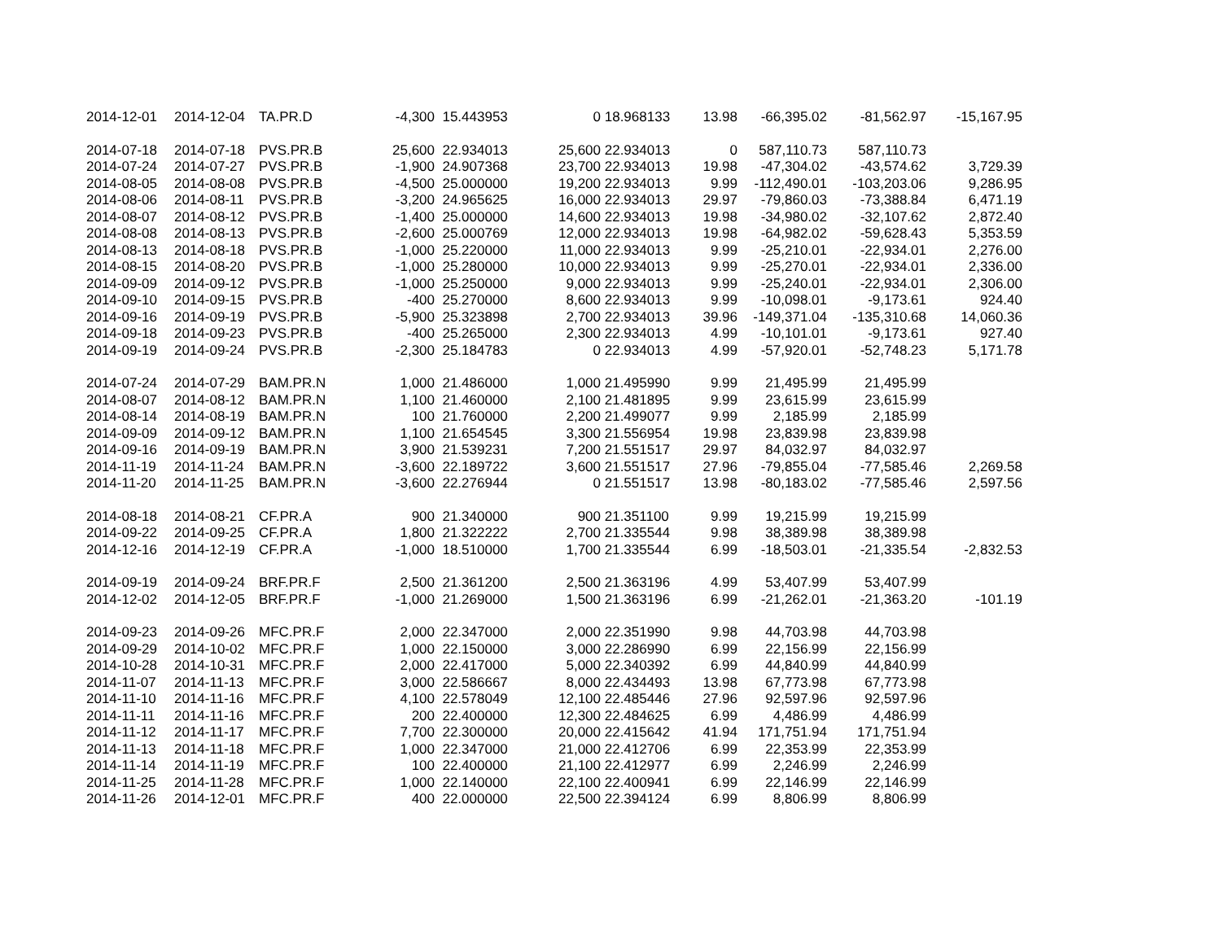| 2014-12-01 | 2014-12-04 | TA.PR.D | -4,300 | 15.443953 | 0 | 18.968133 | 13.98 | -66,395.02 | -81,562.97 | -15,167.95 |
| 2014-07-18 | 2014-07-18 | PVS.PR.B | 25,600 | 22.934013 | 25,600 | 22.934013 | 0 | 587,110.73 | 587,110.73 | |
| 2014-07-24 | 2014-07-27 | PVS.PR.B | -1,900 | 24.907368 | 23,700 | 22.934013 | 19.98 | -47,304.02 | -43,574.62 | 3,729.39 |
| 2014-08-05 | 2014-08-08 | PVS.PR.B | -4,500 | 25.000000 | 19,200 | 22.934013 | 9.99 | -112,490.01 | -103,203.06 | 9,286.95 |
| 2014-08-06 | 2014-08-11 | PVS.PR.B | -3,200 | 24.965625 | 16,000 | 22.934013 | 29.97 | -79,860.03 | -73,388.84 | 6,471.19 |
| 2014-08-07 | 2014-08-12 | PVS.PR.B | -1,400 | 25.000000 | 14,600 | 22.934013 | 19.98 | -34,980.02 | -32,107.62 | 2,872.40 |
| 2014-08-08 | 2014-08-13 | PVS.PR.B | -2,600 | 25.000769 | 12,000 | 22.934013 | 19.98 | -64,982.02 | -59,628.43 | 5,353.59 |
| 2014-08-13 | 2014-08-18 | PVS.PR.B | -1,000 | 25.220000 | 11,000 | 22.934013 | 9.99 | -25,210.01 | -22,934.01 | 2,276.00 |
| 2014-08-15 | 2014-08-20 | PVS.PR.B | -1,000 | 25.280000 | 10,000 | 22.934013 | 9.99 | -25,270.01 | -22,934.01 | 2,336.00 |
| 2014-09-09 | 2014-09-12 | PVS.PR.B | -1,000 | 25.250000 | 9,000 | 22.934013 | 9.99 | -25,240.01 | -22,934.01 | 2,306.00 |
| 2014-09-10 | 2014-09-15 | PVS.PR.B | -400 | 25.270000 | 8,600 | 22.934013 | 9.99 | -10,098.01 | -9,173.61 | 924.40 |
| 2014-09-16 | 2014-09-19 | PVS.PR.B | -5,900 | 25.323898 | 2,700 | 22.934013 | 39.96 | -149,371.04 | -135,310.68 | 14,060.36 |
| 2014-09-18 | 2014-09-23 | PVS.PR.B | -400 | 25.265000 | 2,300 | 22.934013 | 4.99 | -10,101.01 | -9,173.61 | 927.40 |
| 2014-09-19 | 2014-09-24 | PVS.PR.B | -2,300 | 25.184783 | 0 | 22.934013 | 4.99 | -57,920.01 | -52,748.23 | 5,171.78 |
| 2014-07-24 | 2014-07-29 | BAM.PR.N | 1,000 | 21.486000 | 1,000 | 21.495990 | 9.99 | 21,495.99 | 21,495.99 | |
| 2014-08-07 | 2014-08-12 | BAM.PR.N | 1,100 | 21.460000 | 2,100 | 21.481895 | 9.99 | 23,615.99 | 23,615.99 | |
| 2014-08-14 | 2014-08-19 | BAM.PR.N | 100 | 21.760000 | 2,200 | 21.499077 | 9.99 | 2,185.99 | 2,185.99 | |
| 2014-09-09 | 2014-09-12 | BAM.PR.N | 1,100 | 21.654545 | 3,300 | 21.556954 | 19.98 | 23,839.98 | 23,839.98 | |
| 2014-09-16 | 2014-09-19 | BAM.PR.N | 3,900 | 21.539231 | 7,200 | 21.551517 | 29.97 | 84,032.97 | 84,032.97 | |
| 2014-11-19 | 2014-11-24 | BAM.PR.N | -3,600 | 22.189722 | 3,600 | 21.551517 | 27.96 | -79,855.04 | -77,585.46 | 2,269.58 |
| 2014-11-20 | 2014-11-25 | BAM.PR.N | -3,600 | 22.276944 | 0 | 21.551517 | 13.98 | -80,183.02 | -77,585.46 | 2,597.56 |
| 2014-08-18 | 2014-08-21 | CF.PR.A | 900 | 21.340000 | 900 | 21.351100 | 9.99 | 19,215.99 | 19,215.99 | |
| 2014-09-22 | 2014-09-25 | CF.PR.A | 1,800 | 21.322222 | 2,700 | 21.335544 | 9.98 | 38,389.98 | 38,389.98 | |
| 2014-12-16 | 2014-12-19 | CF.PR.A | -1,000 | 18.510000 | 1,700 | 21.335544 | 6.99 | -18,503.01 | -21,335.54 | -2,832.53 |
| 2014-09-19 | 2014-09-24 | BRF.PR.F | 2,500 | 21.361200 | 2,500 | 21.363196 | 4.99 | 53,407.99 | 53,407.99 | |
| 2014-12-02 | 2014-12-05 | BRF.PR.F | -1,000 | 21.269000 | 1,500 | 21.363196 | 6.99 | -21,262.01 | -21,363.20 | -101.19 |
| 2014-09-23 | 2014-09-26 | MFC.PR.F | 2,000 | 22.347000 | 2,000 | 22.351990 | 9.98 | 44,703.98 | 44,703.98 | |
| 2014-09-29 | 2014-10-02 | MFC.PR.F | 1,000 | 22.150000 | 3,000 | 22.286990 | 6.99 | 22,156.99 | 22,156.99 | |
| 2014-10-28 | 2014-10-31 | MFC.PR.F | 2,000 | 22.417000 | 5,000 | 22.340392 | 6.99 | 44,840.99 | 44,840.99 | |
| 2014-11-07 | 2014-11-13 | MFC.PR.F | 3,000 | 22.586667 | 8,000 | 22.434493 | 13.98 | 67,773.98 | 67,773.98 | |
| 2014-11-10 | 2014-11-16 | MFC.PR.F | 4,100 | 22.578049 | 12,100 | 22.485446 | 27.96 | 92,597.96 | 92,597.96 | |
| 2014-11-11 | 2014-11-16 | MFC.PR.F | 200 | 22.400000 | 12,300 | 22.484625 | 6.99 | 4,486.99 | 4,486.99 | |
| 2014-11-12 | 2014-11-17 | MFC.PR.F | 7,700 | 22.300000 | 20,000 | 22.415642 | 41.94 | 171,751.94 | 171,751.94 | |
| 2014-11-13 | 2014-11-18 | MFC.PR.F | 1,000 | 22.347000 | 21,000 | 22.412706 | 6.99 | 22,353.99 | 22,353.99 | |
| 2014-11-14 | 2014-11-19 | MFC.PR.F | 100 | 22.400000 | 21,100 | 22.412977 | 6.99 | 2,246.99 | 2,246.99 | |
| 2014-11-25 | 2014-11-28 | MFC.PR.F | 1,000 | 22.140000 | 22,100 | 22.400941 | 6.99 | 22,146.99 | 22,146.99 | |
| 2014-11-26 | 2014-12-01 | MFC.PR.F | 400 | 22.000000 | 22,500 | 22.394124 | 6.99 | 8,806.99 | 8,806.99 | |